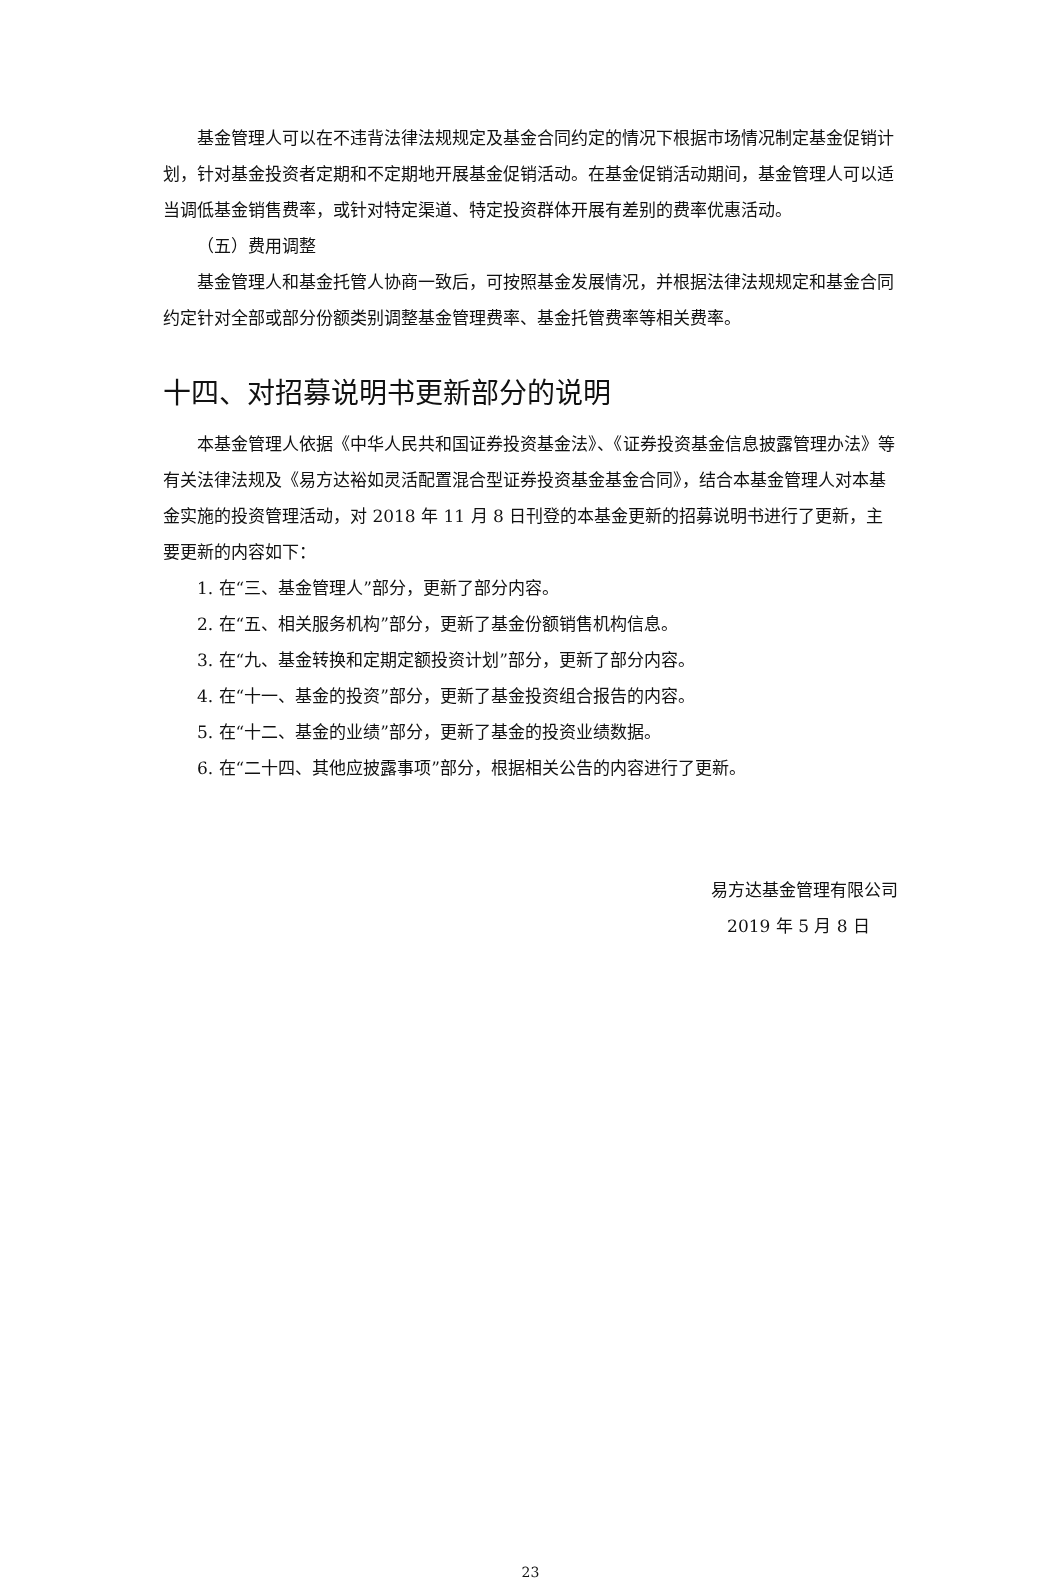基金管理人可以在不违背法律法规规定及基金合同约定的情况下根据市场情况制定基金促销计划，针对基金投资者定期和不定期地开展基金促销活动。在基金促销活动期间，基金管理人可以适当调低基金销售费率，或针对特定渠道、特定投资群体开展有差别的费率优惠活动。
（五）费用调整
基金管理人和基金托管人协商一致后，可按照基金发展情况，并根据法律法规规定和基金合同约定针对全部或部分份额类别调整基金管理费率、基金托管费率等相关费率。
十四、对招募说明书更新部分的说明
本基金管理人依据《中华人民共和国证券投资基金法》、《证券投资基金信息披露管理办法》等有关法律法规及《易方达裕如灵活配置混合型证券投资基金基金合同》，结合本基金管理人对本基金实施的投资管理活动，对 2018 年 11 月 8 日刊登的本基金更新的招募说明书进行了更新，主要更新的内容如下：
1. 在“三、基金管理人”部分，更新了部分内容。
2. 在“五、相关服务机构”部分，更新了基金份额销售机构信息。
3. 在“九、基金转换和定期定额投资计划”部分，更新了部分内容。
4. 在“十一、基金的投资”部分，更新了基金投资组合报告的内容。
5. 在“十二、基金的业绩”部分，更新了基金的投资业绩数据。
6. 在“二十四、其他应披露事项”部分，根据相关公告的内容进行了更新。
易方达基金管理有限公司
2019 年 5 月 8 日
23